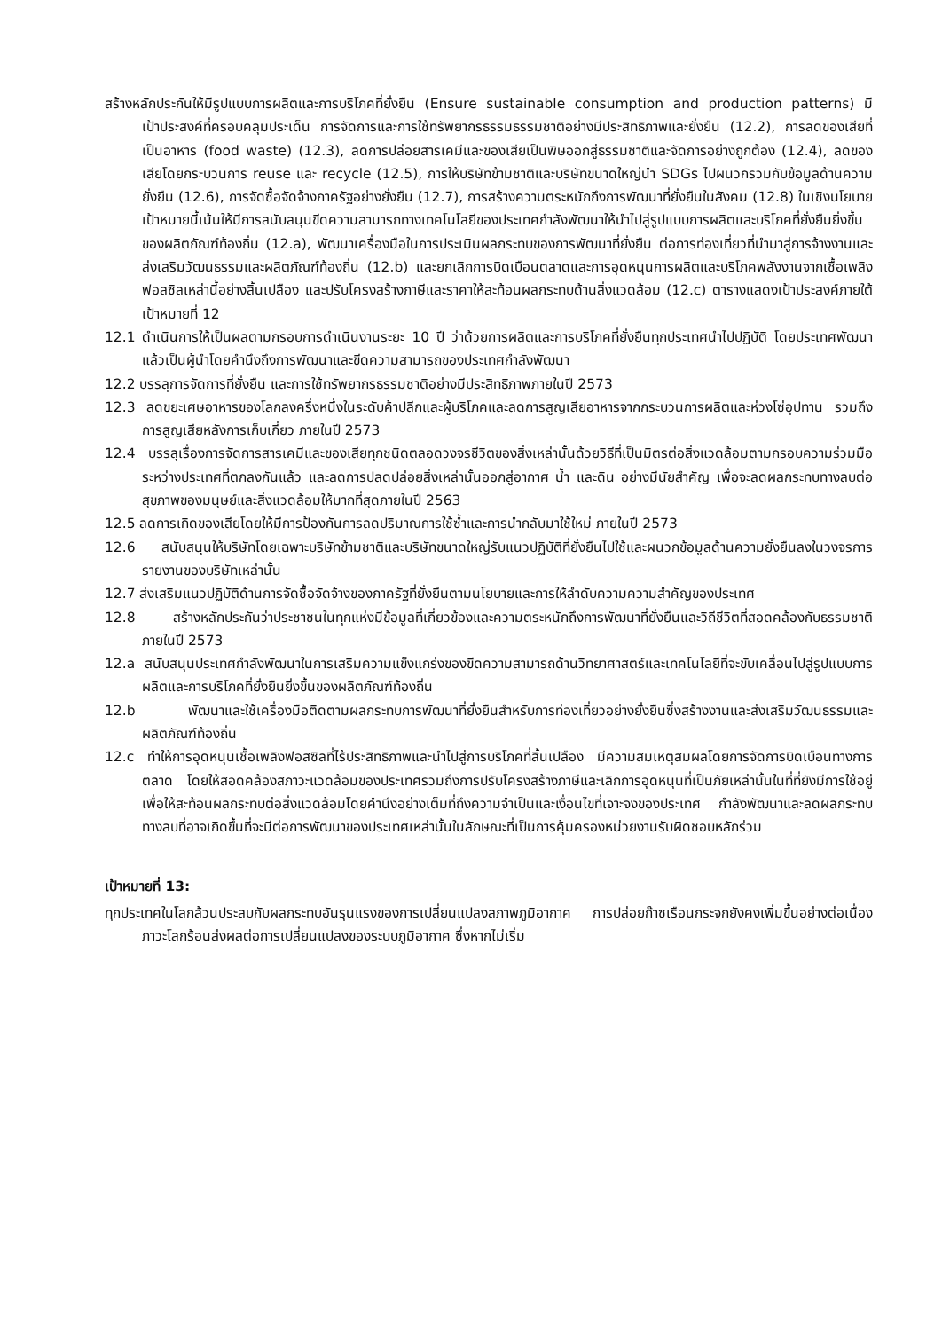สร้างหลักประกันให้มีรูปแบบการผลิตและการบริโภคที่ยั่งยืน (Ensure sustainable consumption and production patterns) มีเป้าประสงค์ที่ครอบคลุมประเด็น การจัดการและการใช้ทรัพยากรธรรมธรรมชาติอย่างมีประสิทธิภาพและยั่งยืน (12.2), การลดของเสียที่เป็นอาหาร (food waste) (12.3), ลดการปล่อยสารเคมีและของเสียเป็นพิษออกสู่ธรรมชาติและจัดการอย่างถูกต้อง (12.4), ลดของเสียโดยกระบวนการ reuse และ recycle (12.5), การให้บริษัทข้ามชาติและบริษัทขนาดใหญ่นำ SDGs ไปผนวกรวมกับข้อมูลด้านความยั่งยืน (12.6), การจัดซื้อจัดจ้างภาครัฐอย่างยั่งยืน (12.7), การสร้างความตระหนักถึงการพัฒนาที่ยั่งยืนในสังคม (12.8) ในเชิงนโยบาย เป้าหมายนี้เน้นให้มีการสนับสนุนขีดความสามารถทางเทคโนโลยีของประเทศกำลังพัฒนาให้นำไปสู่รูปแบบการผลิตและบริโภคที่ยั่งยืนยิ่งขึ้นของผลิตภัณฑ์ท้องถิ่น (12.a), พัฒนาเครื่องมือในการประเมินผลกระทบของการพัฒนาที่ยั่งยืน ต่อการท่องเที่ยวที่นำมาสู่การจ้างงานและส่งเสริมวัฒนธรรมและผลิตภัณฑ์ท้องถิ่น (12.b) และยกเลิกการบิดเบือนตลาดและการอุดหนุนการผลิตและบริโภคพลังงานจากเชื้อเพลิงฟอสซิลเหล่านี้อย่างสิ้นเปลือง และปรับโครงสร้างภาษีและราคาให้สะท้อนผลกระทบด้านสิ่งแวดล้อม (12.c) ตารางแสดงเป้าประสงค์ภายใต้ เป้าหมายที่ 12
12.1 ดำเนินการให้เป็นผลตามกรอบการดำเนินงานระยะ 10 ปี ว่าด้วยการผลิตและการบริโภคที่ยั่งยืนทุกประเทศนำไปปฏิบัติ โดยประเทศพัฒนาแล้วเป็นผู้นำโดยคำนึงถึงการพัฒนาและขีดความสามารถของประเทศกำลังพัฒนา
12.2 บรรลุการจัดการที่ยั่งยืน และการใช้ทรัพยากรธรรมชาติอย่างมีประสิทธิภาพภายในปี 2573
12.3 ลดขยะเศษอาหารของโลกลงครึ่งหนึ่งในระดับค้าปลีกและผู้บริโภคและลดการสูญเสียอาหารจากกระบวนการผลิตและห่วงโซ่อุปทาน รวมถึงการสูญเสียหลังการเก็บเกี่ยว ภายในปี 2573
12.4 บรรลุเรื่องการจัดการสารเคมีและของเสียทุกชนิดตลอดวงจรชีวิตของสิ่งเหล่านั้นด้วยวิธีที่เป็นมิตรต่อสิ่งแวดล้อมตามกรอบความร่วมมือระหว่างประเทศที่ตกลงกันแล้ว และลดการปลดปล่อยสิ่งเหล่านั้นออกสู่อากาศ น้ำ และดิน อย่างมีนัยสำคัญ เพื่อจะลดผลกระทบทางลบต่อสุขภาพของมนุษย์และสิ่งแวดล้อมให้มากที่สุดภายในปี 2563
12.5 ลดการเกิดของเสียโดยให้มีการป้องกันการลดปริมาณการใช้ซ้ำและการนำกลับมาใช้ใหม่ ภายในปี 2573
12.6 สนับสนุนให้บริษัทโดยเฉพาะบริษัทข้ามชาติและบริษัทขนาดใหญ่รับแนวปฏิบัติที่ยั่งยืนไปใช้และผนวกข้อมูลด้านความยั่งยืนลงในวงจรการรายงานของบริษัทเหล่านั้น
12.7 ส่งเสริมแนวปฏิบัติด้านการจัดซื้อจัดจ้างของภาครัฐที่ยั่งยืนตามนโยบายและการให้ลำดับความความสำคัญของประเทศ
12.8 สร้างหลักประกันว่าประชาชนในทุกแห่งมีข้อมูลที่เกี่ยวข้องและความตระหนักถึงการพัฒนาที่ยั่งยืนและวิถีชีวิตที่สอดคล้องกับธรรมชาติภายในปี 2573
12.a สนับสนุนประเทศกำลังพัฒนาในการเสริมความแข็งแกร่งของขีดความสามารถด้านวิทยาศาสตร์และเทคโนโลยีที่จะขับเคลื่อนไปสู่รูปแบบการผลิตและการบริโภคที่ยั่งยืนยิ่งขึ้นของผลิตภัณฑ์ท้องถิ่น
12.b พัฒนาและใช้เครื่องมือติดตามผลกระทบการพัฒนาที่ยั่งยืนสำหรับการท่องเที่ยวอย่างยั่งยืนซึ่งสร้างงานและส่งเสริมวัฒนธรรมและผลิตภัณฑ์ท้องถิ่น
12.c ทำให้การอุดหนุนเชื้อเพลิงฟอสซิลที่ไร้ประสิทธิภาพและนำไปสู่การบริโภคที่สิ้นเปลือง มีความสมเหตุสมผลโดยการจัดการบิดเบือนทางการตลาด โดยให้สอดคล้องสภาวะแวดล้อมของประเทศรวมถึงการปรับโครงสร้างภาษีและเลิกการอุดหนุนที่เป็นภัยเหล่านั้นในที่ที่ยังมีการใช้อยู่เพื่อให้สะท้อนผลกระทบต่อสิ่งแวดล้อมโดยคำนึงอย่างเต็มที่ถึงความจำเป็นและเงื่อนไขที่เจาะจงของประเทศ กำลังพัฒนาและลดผลกระทบทางลบที่อาจเกิดขึ้นที่จะมีต่อการพัฒนาของประเทศเหล่านั้นในลักษณะที่เป็นการคุ้มครองหน่วยงานรับผิดชอบหลักร่วม
เป้าหมายที่ 13:
ทุกประเทศในโลกล้วนประสบกับผลกระทบอันรุนแรงของการเปลี่ยนแปลงสภาพภูมิอากาศ การปล่อยก๊าซเรือนกระจกยังคงเพิ่มขึ้นอย่างต่อเนื่อง ภาวะโลกร้อนส่งผลต่อการเปลี่ยนแปลงของระบบภูมิอากาศ ซึ่งหากไม่เริ่ม